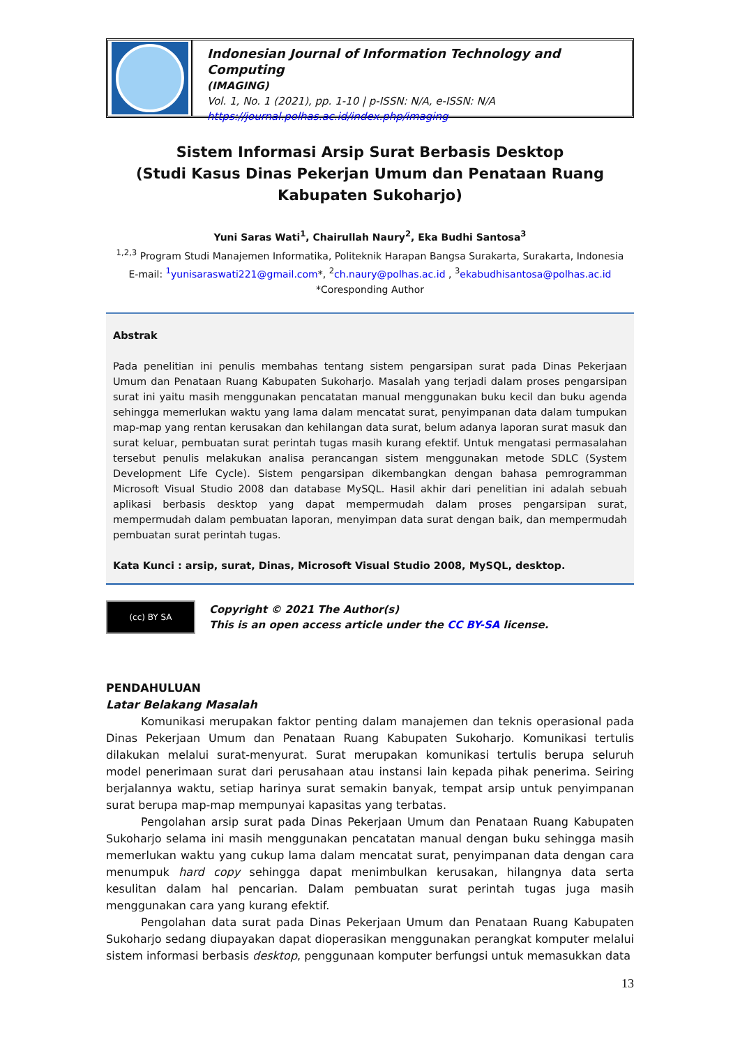Indonesian Journal of Information Technology and Computing
(IMAGING)
Vol. 1, No. 1 (2021), pp. 1-10 | p-ISSN: N/A, e-ISSN: N/A
https://journal.polhas.ac.id/index.php/imaging
Sistem Informasi Arsip Surat Berbasis Desktop
(Studi Kasus Dinas Pekerjan Umum dan Penataan Ruang Kabupaten Sukoharjo)
Yuni Saras Wati<sup>1</sup>, Chairullah Naury<sup>2</sup>, Eka Budhi Santosa<sup>3</sup>
<sup>1,2,3</sup> Program Studi Manajemen Informatika, Politeknik Harapan Bangsa Surakarta, Surakarta, Indonesia
E-mail: <sup>1</sup>yunisaraswati221@gmail.com*, <sup>2</sup>ch.naury@polhas.ac.id , <sup>3</sup>ekabudhisantosa@polhas.ac.id
*Coresponding Author
Abstrak
Pada penelitian ini penulis membahas tentang sistem pengarsipan surat pada Dinas Pekerjaan Umum dan Penataan Ruang Kabupaten Sukoharjo. Masalah yang terjadi dalam proses pengarsipan surat ini yaitu masih menggunakan pencatatan manual menggunakan buku kecil dan buku agenda sehingga memerlukan waktu yang lama dalam mencatat surat, penyimpanan data dalam tumpukan map-map yang rentan kerusakan dan kehilangan data surat, belum adanya laporan surat masuk dan surat keluar, pembuatan surat perintah tugas masih kurang efektif. Untuk mengatasi permasalahan tersebut penulis melakukan analisa perancangan sistem menggunakan metode SDLC (System Development Life Cycle). Sistem pengarsipan dikembangkan dengan bahasa pemrogramman Microsoft Visual Studio 2008 dan database MySQL. Hasil akhir dari penelitian ini adalah sebuah aplikasi berbasis desktop yang dapat mempermudah dalam proses pengarsipan surat, mempermudah dalam pembuatan laporan, menyimpan data surat dengan baik, dan mempermudah pembuatan surat perintah tugas.
Kata Kunci : arsip, surat, Dinas, Microsoft Visual Studio 2008, MySQL, desktop.
(cc) BY SA
Copyright © 2021 The Author(s)
This is an open access article under the CC BY-SA license.
PENDAHULUAN
Latar Belakang Masalah
Komunikasi merupakan faktor penting dalam manajemen dan teknis operasional pada Dinas Pekerjaan Umum dan Penataan Ruang Kabupaten Sukoharjo. Komunikasi tertulis dilakukan melalui surat-menyurat. Surat merupakan komunikasi tertulis berupa seluruh model penerimaan surat dari perusahaan atau instansi lain kepada pihak penerima. Seiring berjalannya waktu, setiap harinya surat semakin banyak, tempat arsip untuk penyimpanan surat berupa map-map mempunyai kapasitas yang terbatas.
Pengolahan arsip surat pada Dinas Pekerjaan Umum dan Penataan Ruang Kabupaten Sukoharjo selama ini masih menggunakan pencatatan manual dengan buku sehingga masih memerlukan waktu yang cukup lama dalam mencatat surat, penyimpanan data dengan cara menumpuk hard copy sehingga dapat menimbulkan kerusakan, hilangnya data serta kesulitan dalam hal pencarian. Dalam pembuatan surat perintah tugas juga masih menggunakan cara yang kurang efektif.
Pengolahan data surat pada Dinas Pekerjaan Umum dan Penataan Ruang Kabupaten Sukoharjo sedang diupayakan dapat dioperasikan menggunakan perangkat komputer melalui sistem informasi berbasis desktop, penggunaan komputer berfungsi untuk memasukkan data
13